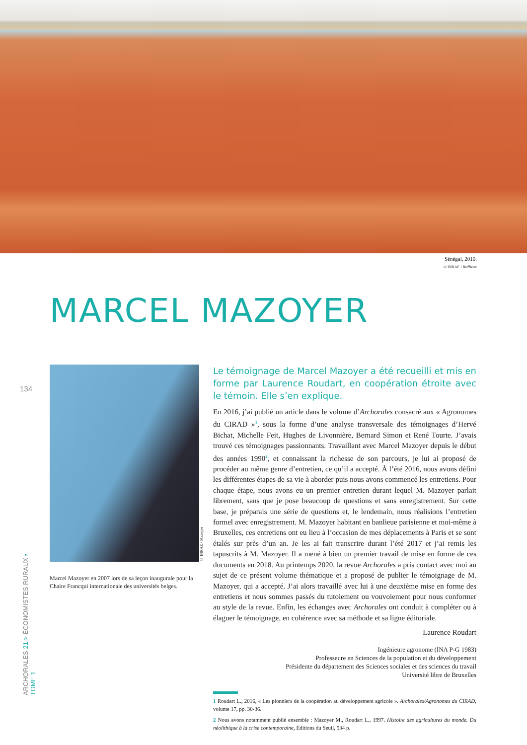Sénégal, 2010.
© INRAE / Ruffieux
MARCEL MAZOYER
134
Marcel Mazoyer en 2007 lors de sa leçon inaugurale pour la Chaire Francqui internationale des universités belges.
© INRAE / Mazoyer
Le témoignage de Marcel Mazoyer a été recueilli et mis en forme par Laurence Roudart, en coopération étroite avec le témoin. Elle s’en explique.
En 2016, j’ai publié un article dans le volume d’Archorales consacré aux « Agronomes du CIRAD »<sup>1</sup>, sous la forme d’une analyse transversale des témoignages d’Hervé Bichat, Michelle Feit, Hughes de Livonnière, Bernard Simon et René Tourte. J’avais trouvé ces témoignages passionnants. Travaillant avec Marcel Mazoyer depuis le début des années 1990<sup>2</sup>, et connaissant la richesse de son parcours, je lui ai proposé de procéder au même genre d’entretien, ce qu’il a accepté. À l’été 2016, nous avons défini les différentes étapes de sa vie à aborder puis nous avons commencé les entretiens. Pour chaque étape, nous avons eu un premier entretien durant lequel M. Mazoyer parlait librement, sans que je pose beaucoup de questions et sans enregistrement. Sur cette base, je préparais une série de questions et, le lendemain, nous réalisions l’entretien formel avec enregistrement. M. Mazoyer habitant en banlieue parisienne et moi-même à Bruxelles, ces entretiens ont eu lieu à l’occasion de mes déplacements à Paris et se sont étalés sur près d’un an. Je les ai fait transcrire durant l’été 2017 et j’ai remis les tapuscrits à M. Mazoyer. Il a mené à bien un premier travail de mise en forme de ces documents en 2018. Au printemps 2020, la revue Archorales a pris contact avec moi au sujet de ce présent volume thématique et a proposé de publier le témoignage de M. Mazoyer, qui a accepté. J’ai alors travaillé avec lui à une deuxième mise en forme des entretiens et nous sommes passés du tutoiement ou vouvoiement pour nous conformer au style de la revue. Enfin, les échanges avec Archorales ont conduit à compléter ou à élaguer le témoignage, en cohérence avec sa méthode et sa ligne éditoriale.
Laurence Roudart
Ingénieure agronome (INA P-G 1983)
Professeure en Sciences de la population et du développement
Présidente du département des Sciences sociales et des sciences du travail
Université libre de Bruxelles
1 Roudart L., 2016, « Les pionniers de la coopération au développement agricole ». Archorales/Agronomes du CIRAD, volume 17, pp. 30-36.
2 Nous avons notamment publié ensemble : Mazoyer M., Roudart L., 1997. Histoire des agricultures du monde. Du néolithique à la crise contemporaine, Editions du Seuil, 534 p.
ARCHORALES 21 > ÉCONOMISTES RURAUX • TOME 1